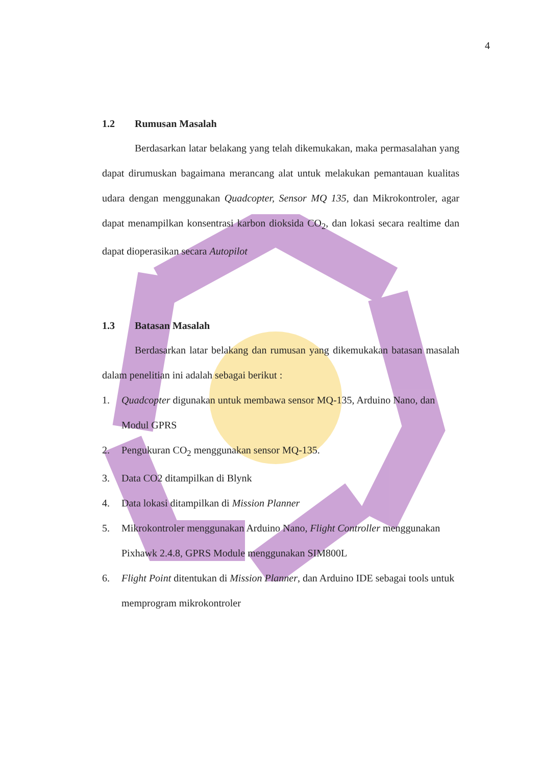4
1.2 Rumusan Masalah
Berdasarkan latar belakang yang telah dikemukakan, maka permasalahan yang dapat dirumuskan bagaimana merancang alat untuk melakukan pemantauan kualitas udara dengan menggunakan Quadcopter, Sensor MQ 135, dan Mikrokontroler, agar dapat menampilkan konsentrasi karbon dioksida CO<sub>2</sub>, dan lokasi secara realtime dan dapat dioperasikan secara Autopilot
1.3 Batasan Masalah
Berdasarkan latar belakang dan rumusan yang dikemukakan batasan masalah dalam penelitian ini adalah sebagai berikut :
1. Quadcopter digunakan untuk membawa sensor MQ-135, Arduino Nano, dan Modul GPRS
2. Pengukuran CO<sub>2</sub> menggunakan sensor MQ-135.
3. Data CO2 ditampilkan di Blynk
4. Data lokasi ditampilkan di Mission Planner
5. Mikrokontroler menggunakan Arduino Nano, Flight Controller menggunakan Pixhawk 2.4.8, GPRS Module menggunakan SIM800L
6. Flight Point ditentukan di Mission Planner, dan Arduino IDE sebagai tools untuk memprogram mikrokontroler